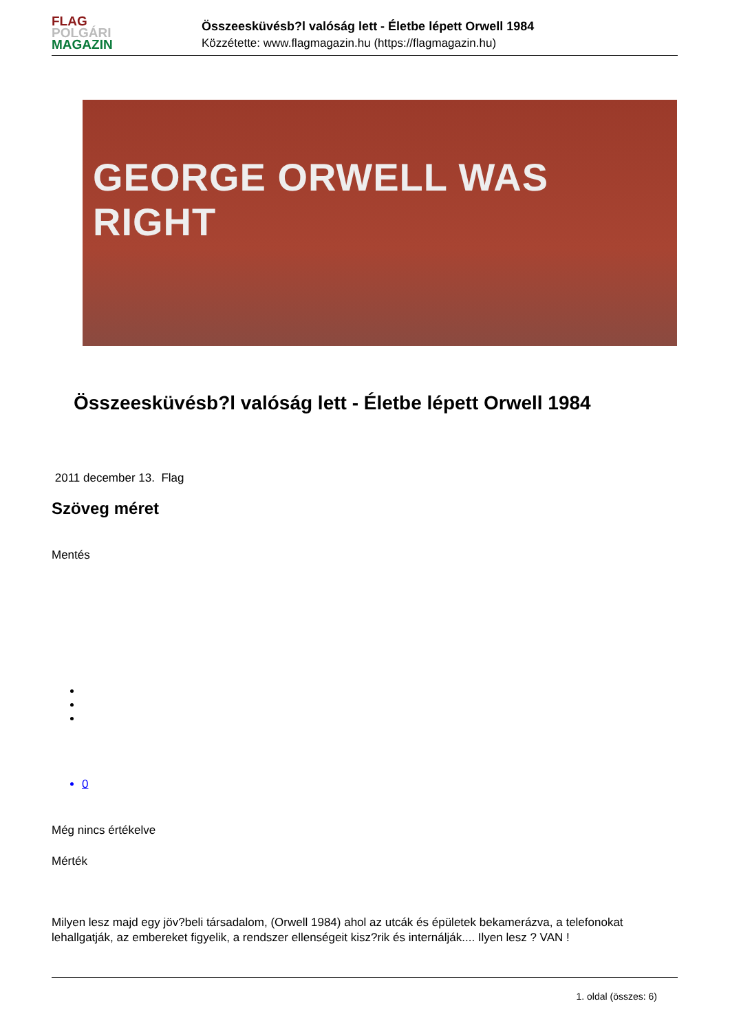FLAG
POLGÁRI
MAGAZIN
Összeesküvésb?l valóság lett - Életbe lépett Orwell 1984
Közzétette: www.flagmagazin.hu (https://flagmagazin.hu)
GEORGE ORWELL WAS RIGHT
Összeesküvésb?l valóság lett - Életbe lépett Orwell 1984
2011 december 13. Flag
Szöveg méret
Mentés
0
Még nincs értékelve
Mérték
Milyen lesz majd egy jöv?beli társadalom, (Orwell 1984) ahol az utcák és épületek bekamerázva, a telefonokat lehallgatják, az embereket figyelik, a rendszer ellenségeit kisz?rik és internálják.... Ilyen lesz ? VAN !
1. oldal (összes: 6)